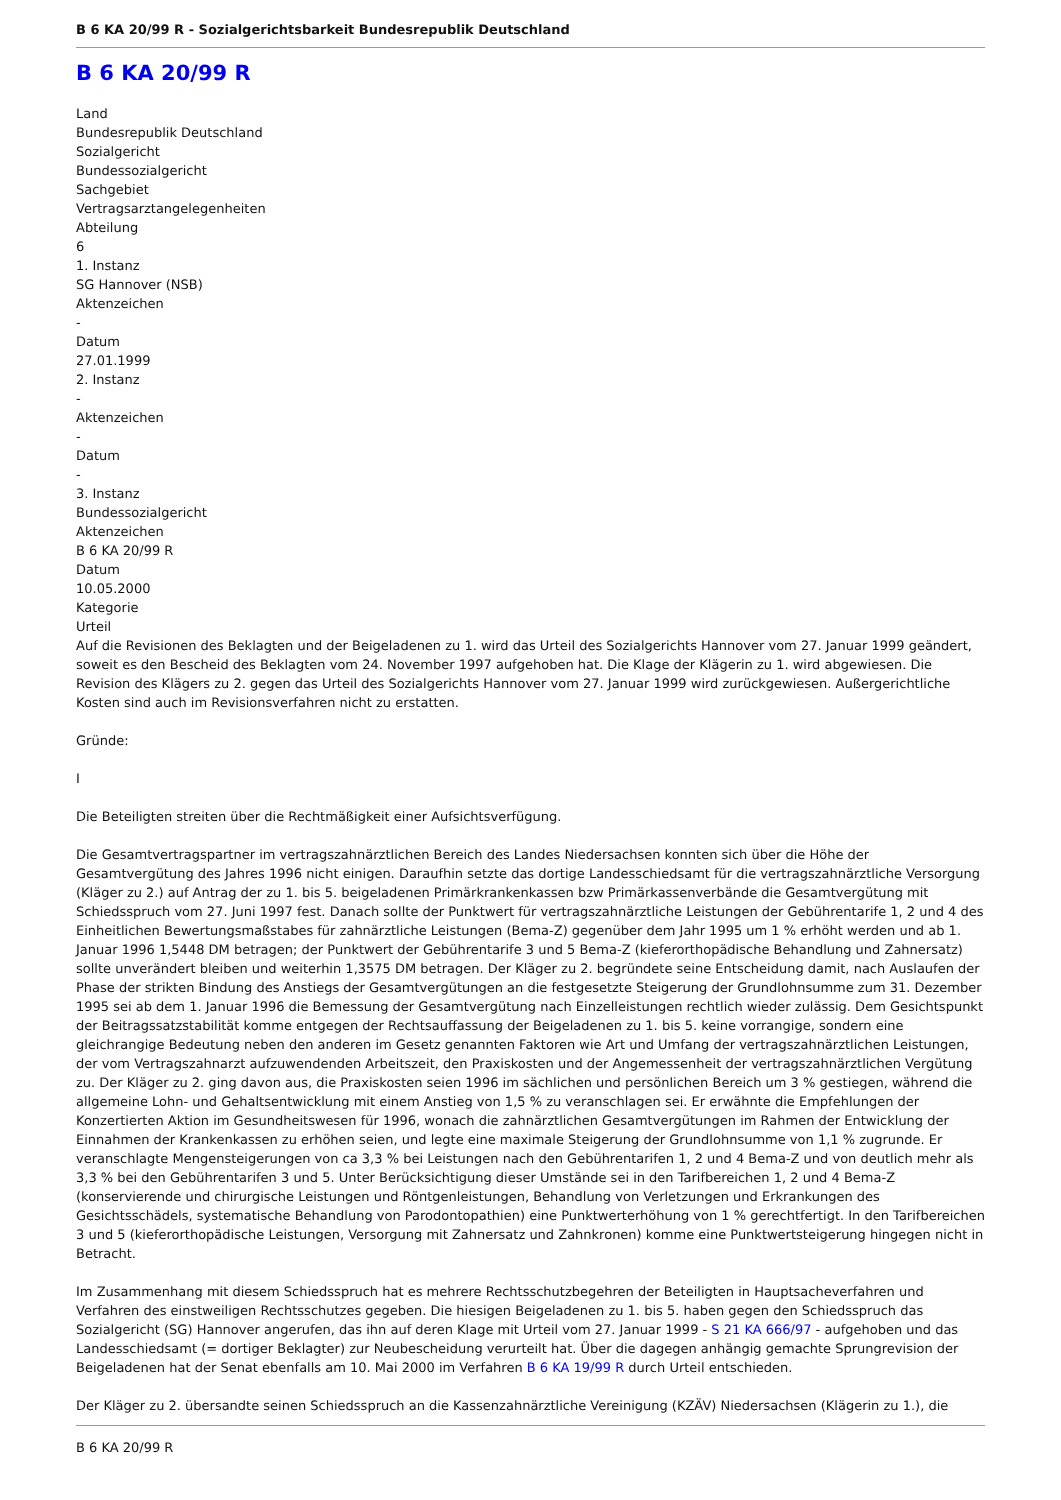B 6 KA 20/99 R - Sozialgerichtsbarkeit Bundesrepublik Deutschland
B 6 KA 20/99 R
Land
Bundesrepublik Deutschland
Sozialgericht
Bundessozialgericht
Sachgebiet
Vertragsarztangelegenheiten
Abteilung
6
1. Instanz
SG Hannover (NSB)
Aktenzeichen
-
Datum
27.01.1999
2. Instanz
-
Aktenzeichen
-
Datum
-
3. Instanz
Bundessozialgericht
Aktenzeichen
B 6 KA 20/99 R
Datum
10.05.2000
Kategorie
Urteil
Auf die Revisionen des Beklagten und der Beigeladenen zu 1. wird das Urteil des Sozialgerichts Hannover vom 27. Januar 1999 geändert, soweit es den Bescheid des Beklagten vom 24. November 1997 aufgehoben hat. Die Klage der Klägerin zu 1. wird abgewiesen. Die Revision des Klägers zu 2. gegen das Urteil des Sozialgerichts Hannover vom 27. Januar 1999 wird zurückgewiesen. Außergerichtliche Kosten sind auch im Revisionsverfahren nicht zu erstatten.
Gründe:
I
Die Beteiligten streiten über die Rechtmäßigkeit einer Aufsichtsverfügung.
Die Gesamtvertragspartner im vertragszahnärztlichen Bereich des Landes Niedersachsen konnten sich über die Höhe der Gesamtvergütung des Jahres 1996 nicht einigen. Daraufhin setzte das dortige Landesschiedsamt für die vertragszahnärztliche Versorgung (Kläger zu 2.) auf Antrag der zu 1. bis 5. beigeladenen Primärkrankenkassen bzw Primärkassenverbände die Gesamtvergütung mit Schiedsspruch vom 27. Juni 1997 fest. Danach sollte der Punktwert für vertragszahnärztliche Leistungen der Gebührentarife 1, 2 und 4 des Einheitlichen Bewertungsmaßstabes für zahnärztliche Leistungen (Bema-Z) gegenüber dem Jahr 1995 um 1 % erhöht werden und ab 1. Januar 1996 1,5448 DM betragen; der Punktwert der Gebührentarife 3 und 5 Bema-Z (kieferorthopädische Behandlung und Zahnersatz) sollte unverändert bleiben und weiterhin 1,3575 DM betragen. Der Kläger zu 2. begründete seine Entscheidung damit, nach Auslaufen der Phase der strikten Bindung des Anstiegs der Gesamtvergütungen an die festgesetzte Steigerung der Grundlohnsumme zum 31. Dezember 1995 sei ab dem 1. Januar 1996 die Bemessung der Gesamtvergütung nach Einzelleistungen rechtlich wieder zulässig. Dem Gesichtspunkt der Beitragssatzstabilität komme entgegen der Rechtsauffassung der Beigeladenen zu 1. bis 5. keine vorrangige, sondern eine gleichrangige Bedeutung neben den anderen im Gesetz genannten Faktoren wie Art und Umfang der vertragszahnärztlichen Leistungen, der vom Vertragszahnarzt aufzuwendenden Arbeitszeit, den Praxiskosten und der Angemessenheit der vertragszahnärztlichen Vergütung zu. Der Kläger zu 2. ging davon aus, die Praxiskosten seien 1996 im sächlichen und persönlichen Bereich um 3 % gestiegen, während die allgemeine Lohn- und Gehaltsentwicklung mit einem Anstieg von 1,5 % zu veranschlagen sei. Er erwähnte die Empfehlungen der Konzertierten Aktion im Gesundheitswesen für 1996, wonach die zahnärztlichen Gesamtvergütungen im Rahmen der Entwicklung der Einnahmen der Krankenkassen zu erhöhen seien, und legte eine maximale Steigerung der Grundlohnsumme von 1,1 % zugrunde. Er veranschlagte Mengensteigerungen von ca 3,3 % bei Leistungen nach den Gebührentarifen 1, 2 und 4 Bema-Z und von deutlich mehr als 3,3 % bei den Gebührentarifen 3 und 5. Unter Berücksichtigung dieser Umstände sei in den Tarifbereichen 1, 2 und 4 Bema-Z (konservierende und chirurgische Leistungen und Röntgenleistungen, Behandlung von Verletzungen und Erkrankungen des Gesichtsschädels, systematische Behandlung von Parodontopathien) eine Punktwerterhöhung von 1 % gerechtfertigt. In den Tarifbereichen 3 und 5 (kieferorthopädische Leistungen, Versorgung mit Zahnersatz und Zahnkronen) komme eine Punktwertsteigerung hingegen nicht in Betracht.
Im Zusammenhang mit diesem Schiedsspruch hat es mehrere Rechtsschutzbegehren der Beteiligten in Hauptsacheverfahren und Verfahren des einstweiligen Rechtsschutzes gegeben. Die hiesigen Beigeladenen zu 1. bis 5. haben gegen den Schiedsspruch das Sozialgericht (SG) Hannover angerufen, das ihn auf deren Klage mit Urteil vom 27. Januar 1999 - S 21 KA 666/97 - aufgehoben und das Landesschiedsamt (= dortiger Beklagter) zur Neubescheidung verurteilt hat. Über die dagegen anhängig gemachte Sprungrevision der Beigeladenen hat der Senat ebenfalls am 10. Mai 2000 im Verfahren B 6 KA 19/99 R durch Urteil entschieden.
Der Kläger zu 2. übersandte seinen Schiedsspruch an die Kassenzahnärztliche Vereinigung (KZÄV) Niedersachsen (Klägerin zu 1.), die
B 6 KA 20/99 R